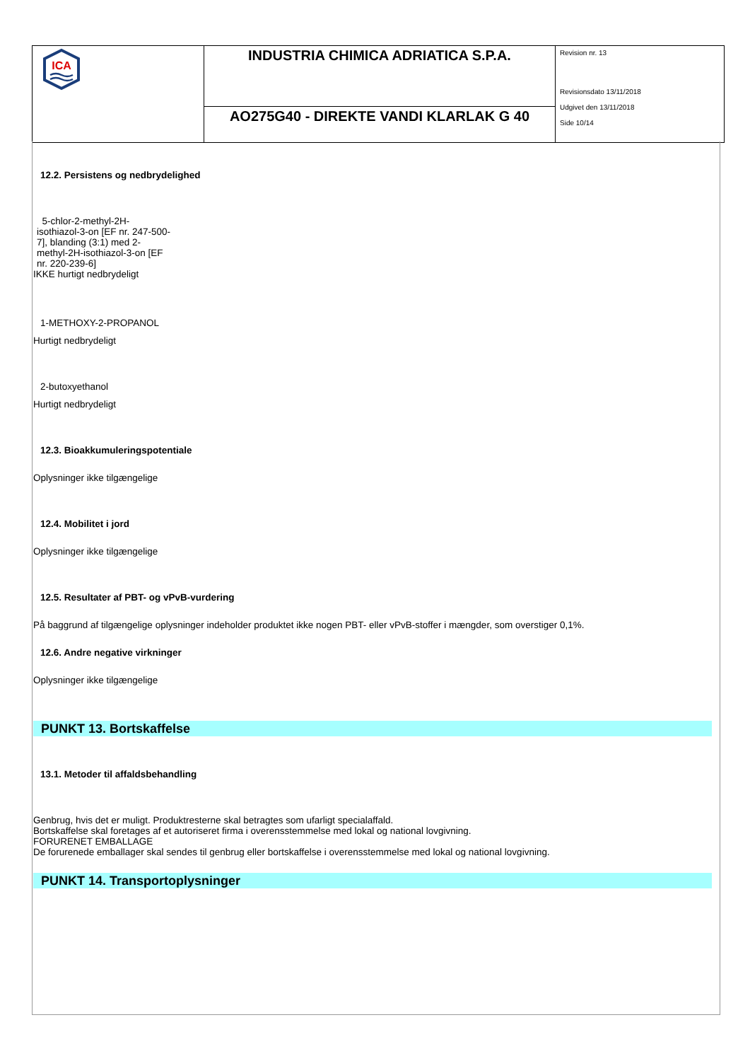| ICA | INDUSTRIA CHIMICA ADRIATICA S.P.A. | Revision nr. 13 Revisionsdato 13/11/2018 Udgivet den 13/11/2018 Side 10/14 |
| | AO275G40 - DIREKTE VANDI KLARLAK G 40 | |
12.2. Persistens og nedbrydelighed
5-chlor-2-methyl-2H-isothiazol-3-on [EF nr. 247-500-7], blanding (3:1) med 2-methyl-2H-isothiazol-3-on [EF nr. 220-239-6]
IKKE hurtigt nedbrydeligt
1-METHOXY-2-PROPANOL
Hurtigt nedbrydeligt
2-butoxyethanol
Hurtigt nedbrydeligt
12.3. Bioakkumuleringspotentiale
Oplysninger ikke tilgængelige
12.4. Mobilitet i jord
Oplysninger ikke tilgængelige
12.5. Resultater af PBT- og vPvB-vurdering
På baggrund af tilgængelige oplysninger indeholder produktet ikke nogen PBT- eller vPvB-stoffer i mængder, som overstiger 0,1%.
12.6. Andre negative virkninger
Oplysninger ikke tilgængelige
PUNKT 13. Bortskaffelse
13.1. Metoder til affaldsbehandling
Genbrug, hvis det er muligt. Produktresterne skal betragtes som ufarligt specialaffald.
Bortskaffelse skal foretages af et autoriseret firma i overensstemmelse med lokal og national lovgivning.
FORURENET EMBALLAGE
De forurenede emballager skal sendes til genbrug eller bortskaffelse i overensstemmelse med lokal og national lovgivning.
PUNKT 14. Transportoplysninger